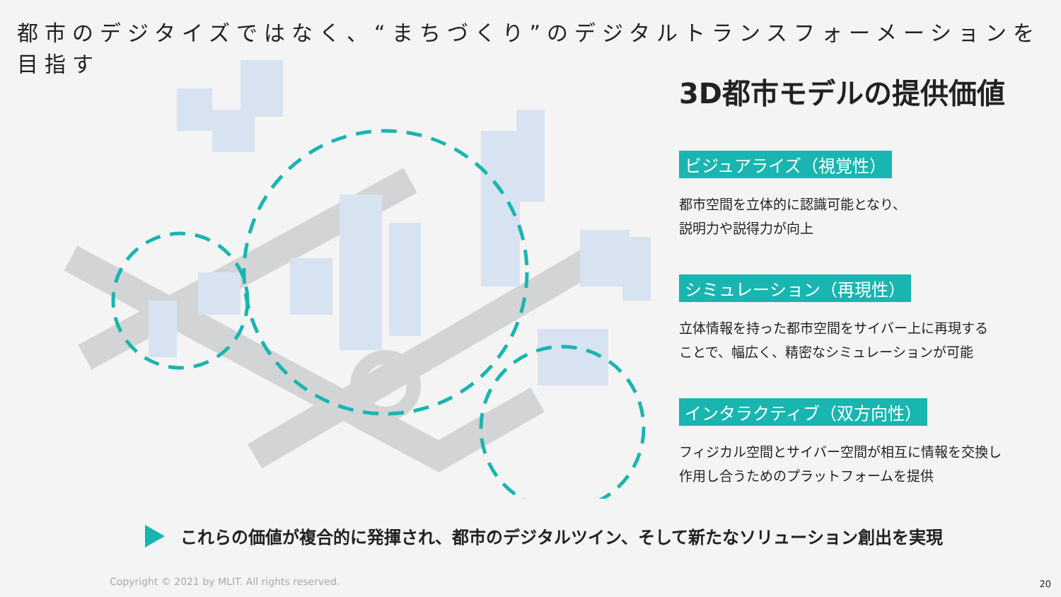都市のデジタイズではなく、“まちづくり”のデジタルトランスフォーメーションを目指す
3D都市モデルの提供価値
ビジュアライズ（視覚性）
都市空間を立体的に認識可能となり、
説明力や説得力が向上
シミュレーション（再現性）
立体情報を持った都市空間をサイバー上に再現する
ことで、幅広く、精密なシミュレーションが可能
インタラクティブ（双方向性）
フィジカル空間とサイバー空間が相互に情報を交換し
作用し合うためのプラットフォームを提供
これらの価値が複合的に発揮され、都市のデジタルツイン、そして新たなソリューション創出を実現
Copyright © 2021 by MLIT. All rights reserved.
20